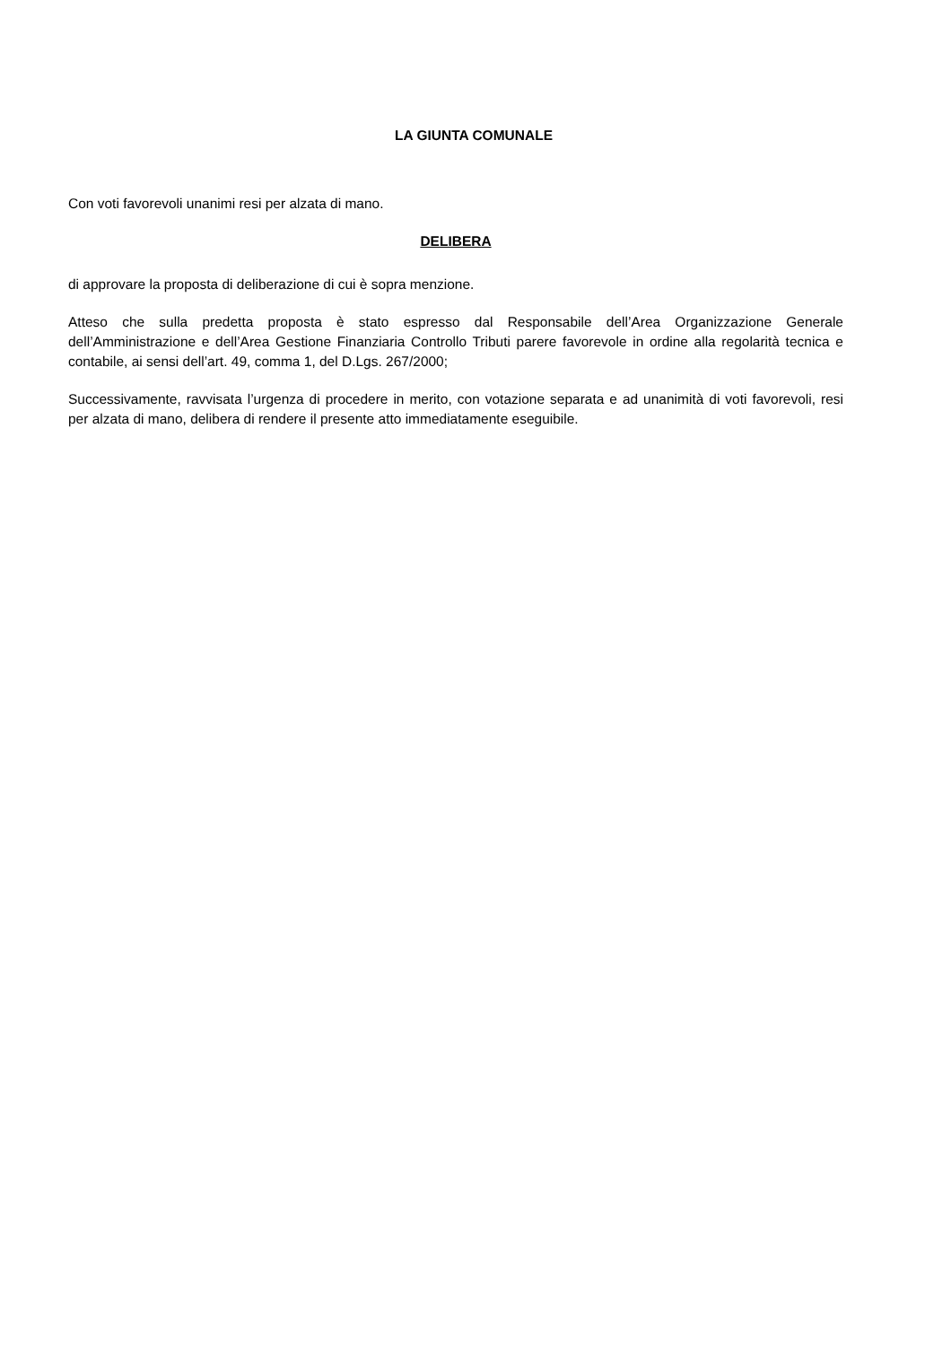LA GIUNTA COMUNALE
Con voti favorevoli unanimi resi per alzata di mano.
DELIBERA
di approvare la proposta di deliberazione di cui è sopra menzione.
Atteso che sulla predetta proposta è stato espresso dal Responsabile dell’Area Organizzazione Generale dell’Amministrazione e dell’Area Gestione Finanziaria Controllo Tributi parere favorevole in ordine alla regolarità tecnica e contabile, ai sensi dell’art. 49, comma 1, del D.Lgs. 267/2000;
Successivamente, ravvisata l’urgenza di procedere in merito, con votazione separata e ad unanimità di voti favorevoli, resi per alzata di mano, delibera di rendere il presente atto immediatamente eseguibile.